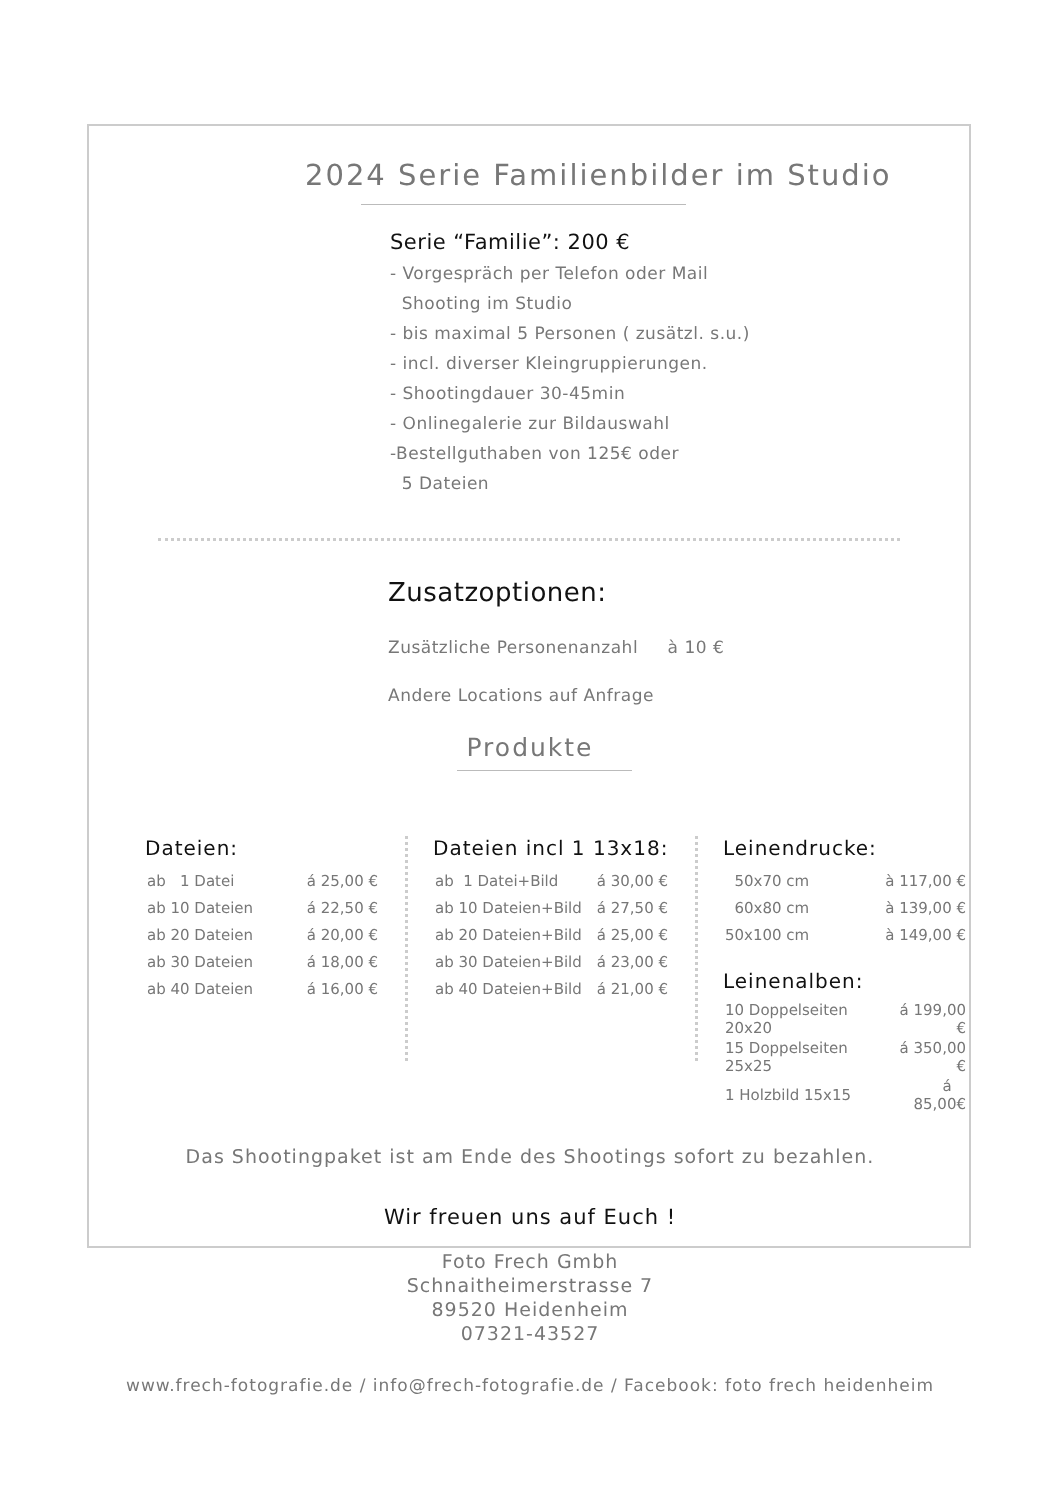2024 Serie Familienbilder im Studio
Serie “Familie”: 200 €
- Vorgespräch per Telefon oder Mail
Shooting im Studio
- bis maximal 5 Personen ( zusätzl. s.u.)
- incl. diverser Kleingruppierungen.
- Shootingdauer 30-45min
- Onlinegalerie zur Bildauswahl
-Bestellguthaben von 125€ oder
5 Dateien
Zusatzoptionen:
Zusätzliche Personenanzahl à 10 €
Andere Locations auf Anfrage
Produkte
Dateien:
| ab 1 Datei | á 25,00 € |
| ab 10 Dateien | á 22,50 € |
| ab 20 Dateien | á 20,00 € |
| ab 30 Dateien | á 18,00 € |
| ab 40 Dateien | á 16,00 € |
Dateien incl 1 13x18:
| ab 1 Datei+Bild | á 30,00 € |
| ab 10 Dateien+Bild | á 27,50 € |
| ab 20 Dateien+Bild | á 25,00 € |
| ab 30 Dateien+Bild | á 23,00 € |
| ab 40 Dateien+Bild | á 21,00 € |
Leinendrucke:
| 50x70 cm | à 117,00 € |
| 60x80 cm | à 139,00 € |
| 50x100 cm | à 149,00 € |
Leinenalben:
| 10 Doppelseiten 20x20 | á 199,00 € |
| 15 Doppelseiten 25x25 | á 350,00 € |
| 1 Holzbild 15x15 | á 85,00€ |
Das Shootingpaket ist am Ende des Shootings sofort zu bezahlen.
Wir freuen uns auf Euch !
Foto Frech Gmbh
Schnaitheimerstrasse 7
89520 Heidenheim
07321-43527
www.frech-fotografie.de / info@frech-fotografie.de / Facebook: foto frech heidenheim